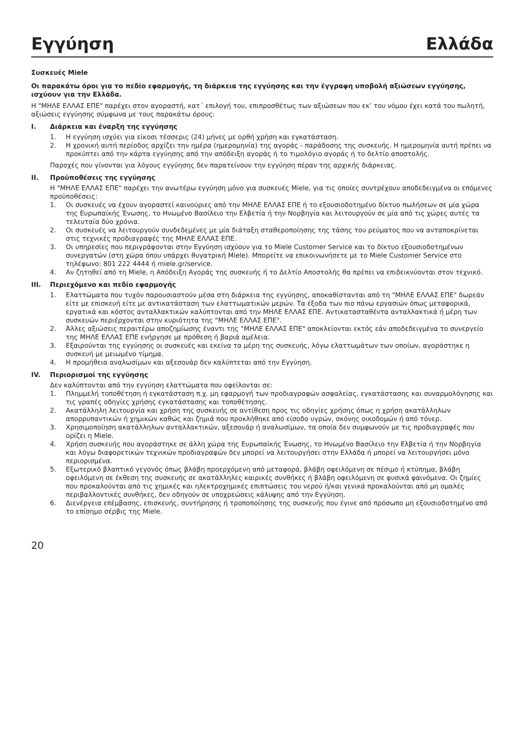Εγγύηση Ελλάδα
Συσκευές Miele
Οι παρακάτω όροι για το πεδίο εφαρμογής, τη διάρκεια της εγγύησης και την έγγραφη υποβολή αξιώσεων εγγύησης, ισχύουν για την Ελλάδα.
Η "ΜΗΛΕ ΕΛΛΑΣ ΕΠΕ" παρέχει στον αγοραστή, κατ΄ επιλογή του, επιπροσθέτως των αξιώσεων που εκ’ του νόμου έχει κατά του πωλητή, αξιώσεις εγγύησης σύμφωνα με τους παρακάτω όρους:
I. Διάρκεια και έναρξη της εγγύησης
1. Η εγγύηση ισχύει για είκοσι τέσσερις (24) μήνες με ορθή χρήση και εγκατάσταση.
2. Η χρονική αυτή περίοδος αρχίζει την ημέρα (ημερομηνία) της αγοράς - παράδοσης της συσκευής. Η ημερομηνία αυτή πρέπει να προκύπτει από την κάρτα εγγύησης από την απόδειξη αγοράς ή το τιμολόγιο αγοράς ή το δελτίο αποστολής.
Παροχές που γίνονται για λόγους εγγύησης δεν παρατείνουν την εγγύηση πέραν της αρχικής διάρκειας.
II. Προϋποθέσεις της εγγύησης
Η "ΜΗΛΕ ΕΛΛΑΣ ΕΠΕ" παρέχει την ανωτέρω εγγύηση μόνο για συσκευές Miele, για τις οποίες συντρέχουν αποδεδειγμένα οι επόμενες προϋποθέσεις:
1. Οι συσκευές να έχουν αγοραστεί καινούριες από την ΜΗΛΕ ΕΛΛΑΣ ΕΠΕ ή το εξουσιοδοτημένο δίκτυο πωλήσεων σε μία χώρα της Ευρωπαϊκής Ένωσης, το Ηνωμένο Βασίλειο την Ελβετία ή την Νορβηγία και λειτουργούν σε μία από τις χώρες αυτές τα τελευταία δύο χρόνια.
2. Οι συσκευές να λειτουργούν συνδεδεμένες με μία διάταξη σταθεροποίησης της τάσης του ρεύματος που να ανταποκρίνεται στις τεχνικές προδιαγραφές της ΜΗΛΕ ΕΛΛΑΣ ΕΠΕ.
3. Οι υπηρεσίες που περιγράφονται στην Εγγύηση ισχύουν για το Miele Customer Service και το δίκτυο εξουσιοδοτημένων συνεργατών (στη χώρα όπου υπάρχει θυγατρική Miele). Μπορείτε να επικοινωνήσετε με το Miele Customer Service στο τηλέφωνο: 801 222 4444 ή miele.gr/service.
4. Αν ζητηθεί από τη Miele, η Απόδειξη Αγοράς της συσκευής ή το Δελτίο Αποστολής θα πρέπει να επιδεικνύονται στον τεχνικό.
III. Περιεχόμενο και πεδίο εφαρμογής
1. Ελαττώματα που τυχόν παρουσιαστούν μέσα στη διάρκεια της εγγύησης, αποκαθίστανται από τη "ΜΗΛΕ ΕΛΛΑΣ ΕΠΕ" δωρεάν είτε με επισκευή είτε με αντικατάσταση των ελαττωματικών μερών. Τα έξοδα των πιο πάνω εργασιών όπως μεταφορικά, εργατικά και κόστος ανταλλακτικών καλύπτονται από την ΜΗΛΕ ΕΛΛΑΣ ΕΠΕ. Αντικατασταθέντα ανταλλακτικά ή μέρη των συσκευών περιέρχονται στην κυριότητα της "ΜΗΛΕ ΕΛΛΑΣ ΕΠΕ".
2. Άλλες αξιώσεις περαιτέρω αποζημίωσης έναντι της "ΜΗΛΕ ΕΛΛΑΣ ΕΠΕ" αποκλείονται εκτός εάν αποδεδειγμένα το συνεργείο της ΜΗΛΕ ΕΛΛΑΣ ΕΠΕ ενήργησε με πρόθεση ή βαριά αμέλεια.
3. Εξαιρούνται της εγγύησης οι συσκευές και εκείνα τα μέρη της συσκευής, λόγω ελαττωμάτων των οποίων, αγοράστηκε η συσκευή με μειωμένο τίμημα.
4. Η προμήθεια αναλωσίμων και αξεσουάρ δεν καλύπτεται από την Εγγύηση.
IV. Περιορισμοί της εγγύησης
Δεν καλύπτονται από την εγγύηση ελαττώματα που οφείλονται σε:
1. Πλημμελή τοποθέτηση ή εγκατάσταση π.χ. μη εφαρμογή των προδιαγραφών ασφαλείας, εγκατάστασης και συναρμολόγησης και τις γραπές οδηγίες χρήσης εγκατάστασης και τοποθέτησης.
2. Ακατάλληλη λειτουργία και χρήση της συσκευής σε αντίθεση προς τις οδηγίες χρήσης όπως η χρήση ακατάλληλων απορρυπαντικών ή χημικών καθώς και ζημιά που προκλήθηκε από είσοδο υγρών, σκόνης οικοδομών ή από τόνερ.
3. Χρησιμοποίηση ακατάλληλων ανταλλακτικών, αξεσουάρ ή αναλωσίμων, τα οποία δεν συμφωνούν με τις προδιαγραφές που ορίζει η Miele.
4. Χρήση συσκευής που αγοράστηκε σε άλλη χώρα της Ευρωπαϊκής Ένωσης, το Ηνωμένο Βασίλειο την Ελβετία ή την Νορβηγία και λόγω διαφορετικών τεχνικών προδιαγραφών δεν μπορεί να λειτουργήσει στην Ελλάδα ή μπορεί να λειτουργήσει μόνο περιορισμένα.
5. Εξωτερικό βλαπτικό γεγονός όπως βλάβη προερχόμενη από μεταφορά, βλάβη οφειλόμενη σε πέσιμο ή κτύπημα, βλάβη οφειλόμενη σε έκθεση της συσκευής σε ακατάλληλες καιρικές συνθήκες ή βλάβη οφειλόμενη σε φυσικά φαινόμενα. Οι ζημίες που προκαλούνται από τις χημικές και ηλεκτροχημικές επιπτώσεις του νερού ή/και γενικά προκαλούνται από μη ομαλές περιβαλλοντικές συνθήκες, δεν οδηγούν σε υποχρεώσεις κάλυψης από την Εγγύηση.
6. Διενέργεια επέμβασης, επισκευής, συντήρησης ή τροποποίησης της συσκευής που έγινε από πρόσωπο μη εξουσιοδοτημένο από το επίσημο σέρβις της Miele.
20